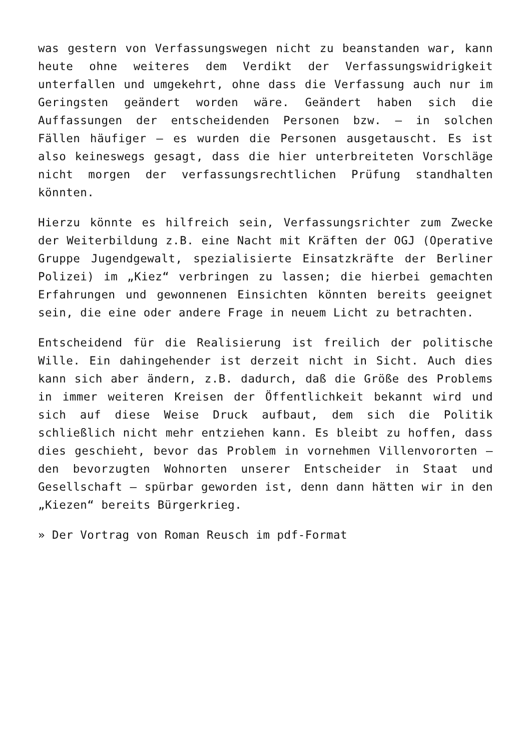was gestern von Verfassungswegen nicht zu beanstanden war, kann heute ohne weiteres dem Verdikt der Verfassungswidrigkeit unterfallen und umgekehrt, ohne dass die Verfassung auch nur im Geringsten geändert worden wäre. Geändert haben sich die Auffassungen der entscheidenden Personen bzw. – in solchen Fällen häufiger – es wurden die Personen ausgetauscht. Es ist also keineswegs gesagt, dass die hier unterbreiteten Vorschläge nicht morgen der verfassungsrechtlichen Prüfung standhalten könnten.
Hierzu könnte es hilfreich sein, Verfassungsrichter zum Zwecke der Weiterbildung z.B. eine Nacht mit Kräften der OGJ (Operative Gruppe Jugendgewalt, spezialisierte Einsatzkräfte der Berliner Polizei) im „Kiez“ verbringen zu lassen; die hierbei gemachten Erfahrungen und gewonnenen Einsichten könnten bereits geeignet sein, die eine oder andere Frage in neuem Licht zu betrachten.
Entscheidend für die Realisierung ist freilich der politische Wille. Ein dahingehender ist derzeit nicht in Sicht. Auch dies kann sich aber ändern, z.B. dadurch, daß die Größe des Problems in immer weiteren Kreisen der Öffentlichkeit bekannt wird und sich auf diese Weise Druck aufbaut, dem sich die Politik schließlich nicht mehr entziehen kann. Es bleibt zu hoffen, dass dies geschieht, bevor das Problem in vornehmen Villenvororten – den bevorzugten Wohnorten unserer Entscheider in Staat und Gesellschaft – spürbar geworden ist, denn dann hätten wir in den „Kiezen“ bereits Bürgerkrieg.
» Der Vortrag von Roman Reusch im pdf-Format